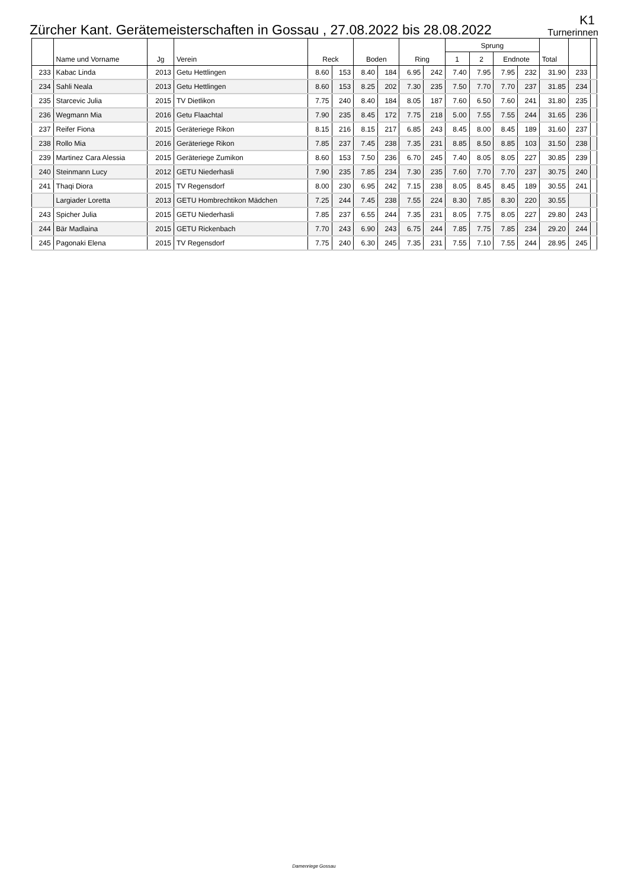Zürcher Kant. Gerätemeisterschaften in Gossau , 27.08.2022 bis 28.08.2022
K1
Turnerinnen
| | Name und Vorname | Jg | Verein | Reck | | Boden | | Ring | | Sprung | | | | Total | | |
| --- | --- | --- | --- | --- | --- | --- | --- | --- | --- | --- | --- | --- | --- | --- | --- | --- |
| | | | | | | | | | | 1 | 2 | Endnote | | | | |
| 233 | Kabac Linda | 2013 | Getu Hettlingen | 8.60 | 153 | 8.40 | 184 | 6.95 | 242 | 7.40 | 7.95 | 7.95 | 232 | 31.90 | 233 | |
| 234 | Sahli Neala | 2013 | Getu Hettlingen | 8.60 | 153 | 8.25 | 202 | 7.30 | 235 | 7.50 | 7.70 | 7.70 | 237 | 31.85 | 234 | |
| 235 | Starcevic Julia | 2015 | TV Dietlikon | 7.75 | 240 | 8.40 | 184 | 8.05 | 187 | 7.60 | 6.50 | 7.60 | 241 | 31.80 | 235 | |
| 236 | Wegmann Mia | 2016 | Getu Flaachtal | 7.90 | 235 | 8.45 | 172 | 7.75 | 218 | 5.00 | 7.55 | 7.55 | 244 | 31.65 | 236 | |
| 237 | Reifer Fiona | 2015 | Geräteriege Rikon | 8.15 | 216 | 8.15 | 217 | 6.85 | 243 | 8.45 | 8.00 | 8.45 | 189 | 31.60 | 237 | |
| 238 | Rollo Mia | 2016 | Geräteriege Rikon | 7.85 | 237 | 7.45 | 238 | 7.35 | 231 | 8.85 | 8.50 | 8.85 | 103 | 31.50 | 238 | |
| 239 | Martinez Cara Alessia | 2015 | Geräteriege Zumikon | 8.60 | 153 | 7.50 | 236 | 6.70 | 245 | 7.40 | 8.05 | 8.05 | 227 | 30.85 | 239 | |
| 240 | Steinmann Lucy | 2012 | GETU Niederhasli | 7.90 | 235 | 7.85 | 234 | 7.30 | 235 | 7.60 | 7.70 | 7.70 | 237 | 30.75 | 240 | |
| 241 | Thaqi Diora | 2015 | TV Regensdorf | 8.00 | 230 | 6.95 | 242 | 7.15 | 238 | 8.05 | 8.45 | 8.45 | 189 | 30.55 | 241 | |
| | Largiader Loretta | 2013 | GETU Hombrechtikon Mädchen | 7.25 | 244 | 7.45 | 238 | 7.55 | 224 | 8.30 | 7.85 | 8.30 | 220 | 30.55 | | |
| 243 | Spicher Julia | 2015 | GETU Niederhasli | 7.85 | 237 | 6.55 | 244 | 7.35 | 231 | 8.05 | 7.75 | 8.05 | 227 | 29.80 | 243 | |
| 244 | Bär Madlaina | 2015 | GETU Rickenbach | 7.70 | 243 | 6.90 | 243 | 6.75 | 244 | 7.85 | 7.75 | 7.85 | 234 | 29.20 | 244 | |
| 245 | Pagonaki Elena | 2015 | TV Regensdorf | 7.75 | 240 | 6.30 | 245 | 7.35 | 231 | 7.55 | 7.10 | 7.55 | 244 | 28.95 | 245 | |
Damenriege Gossau